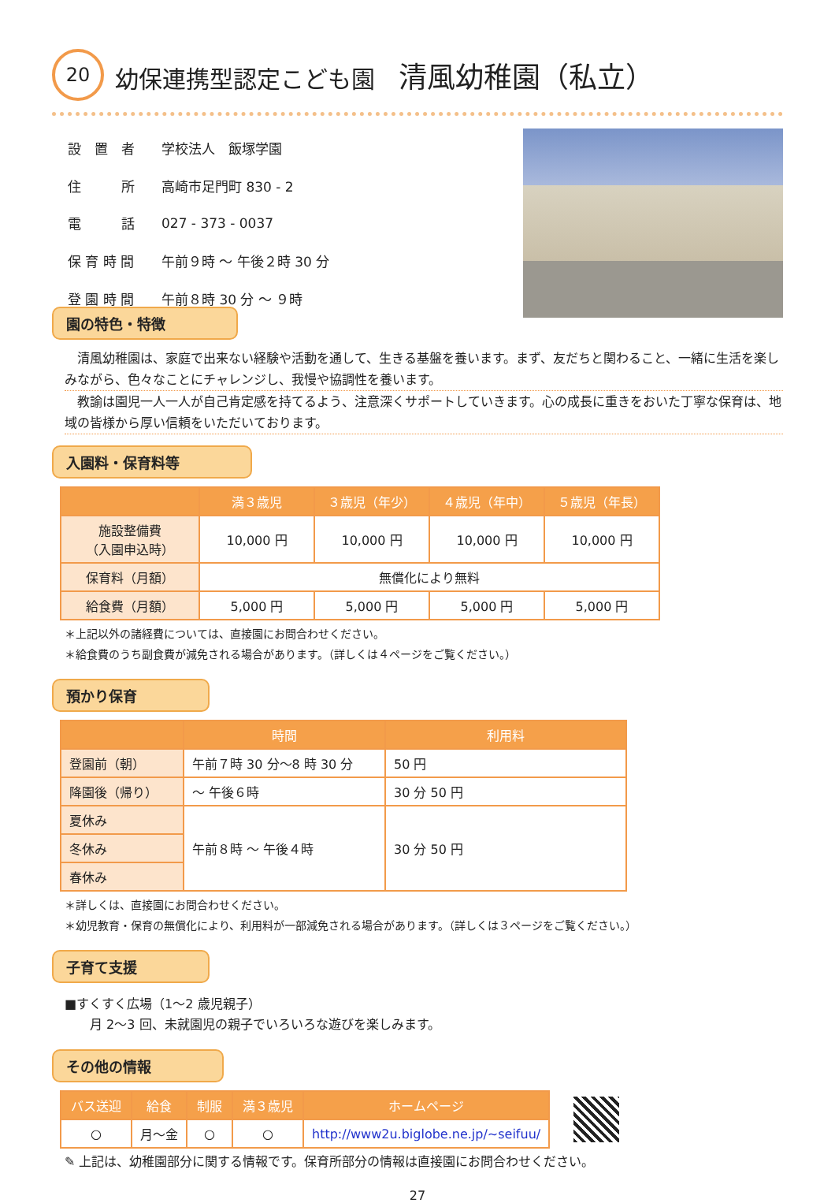20 幼保連携型認定こども園　清風幼稚園（私立）
| 設 置 者 | 学校法人 飯塚学園 |
| 住 所 | 高崎市足門町 830 - 2 |
| 電 話 | 027 - 373 - 0037 |
| 保 育 時 間 | 午前９時 ～ 午後２時 30 分 |
| 登 園 時 間 | 午前８時 30 分 ～ ９時 |
園の特色・特徴
清風幼稚園は、家庭で出来ない経験や活動を通して、生きる基盤を養います。まず、友だちと関わること、一緒に生活を楽しみながら、色々なことにチャレンジし、我慢や協調性を養います。
教諭は園児一人一人が自己肯定感を持てるよう、注意深くサポートしていきます。心の成長に重きをおいた丁寧な保育は、地域の皆様から厚い信頼をいただいております。
入園料・保育料等
| | 満３歳児 | ３歳児（年少） | ４歳児（年中） | ５歳児（年長） |
| --- | --- | --- | --- | --- |
| 施設整備費 （入園申込時） | 10,000 円 | 10,000 円 | 10,000 円 | 10,000 円 |
| 保育料（月額） | 無償化により無料 | | | |
| 給食費（月額） | 5,000 円 | 5,000 円 | 5,000 円 | 5,000 円 |
＊上記以外の諸経費については、直接園にお問合わせください。
＊給食費のうち副食費が減免される場合があります。（詳しくは４ページをご覧ください。）
預かり保育
| | 時間 | 利用料 |
| --- | --- | --- |
| 登園前（朝） | 午前７時 30 分～8 時 30 分 | 50 円 |
| 降園後（帰り） | ～ 午後６時 | 30 分 50 円 |
| 夏休み | 午前８時 ～ 午後４時 | 30 分 50 円 |
| 冬休み | | |
| 春休み | | |
＊詳しくは、直接園にお問合わせください。
＊幼児教育・保育の無償化により、利用料が一部減免される場合があります。（詳しくは３ページをご覧ください。）
子育て支援
■すくすく広場（1～2 歳児親子）
　　月 2～3 回、未就園児の親子でいろいろな遊びを楽しみます。
その他の情報
| バス送迎 | 給食 | 制服 | 満３歳児 | ホームページ |
| --- | --- | --- | --- | --- |
| ○ | 月～金 | ○ | ○ | http://www2u.biglobe.ne.jp/~seifuu/ |
✎ 上記は、幼稚園部分に関する情報です。保育所部分の情報は直接園にお問合わせください。
27